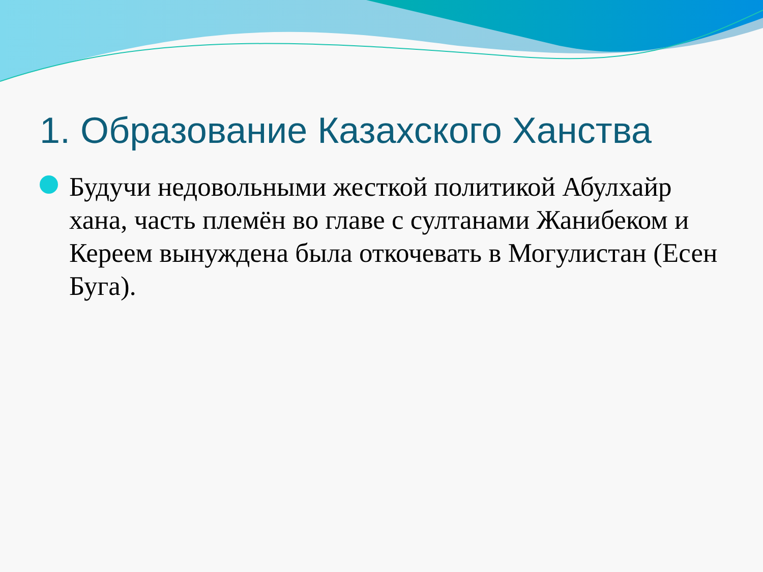1. Образование Казахского Ханства
Будучи недовольными жесткой политикой Абулхайр хана, часть племён во главе с султанами Жанибеком и Кереем вынуждена была откочевать в Могулистан (Есен Буга).